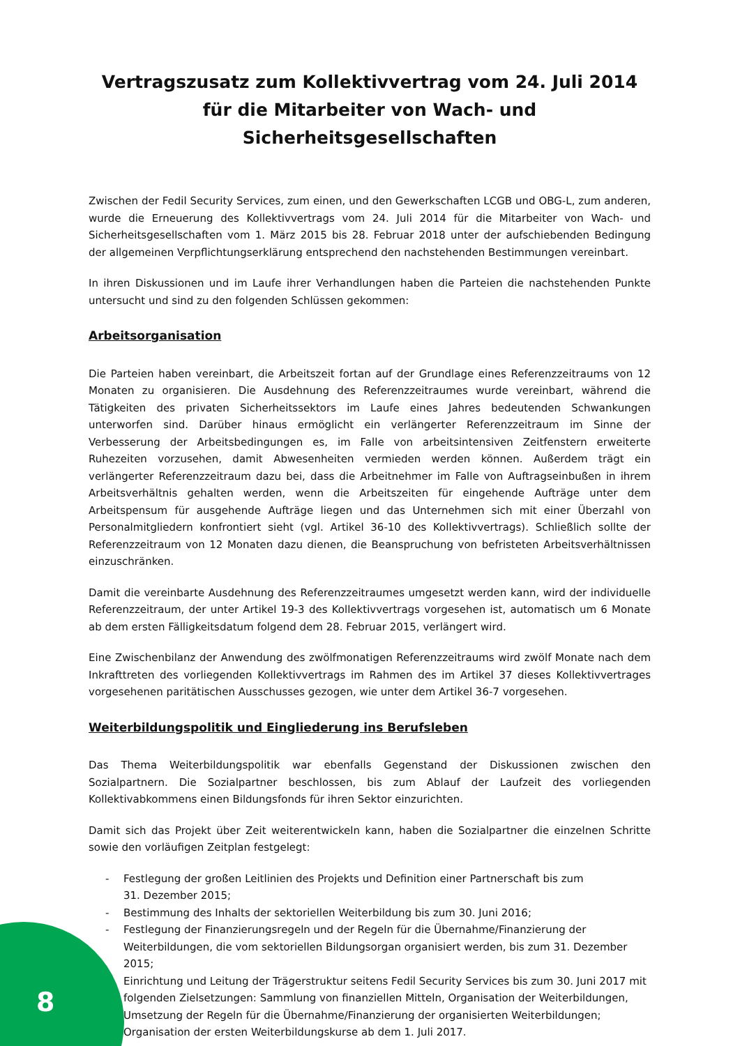Vertragszusatz zum Kollektivvertrag vom 24. Juli 2014 für die Mitarbeiter von Wach- und Sicherheitsgesellschaften
Zwischen der Fedil Security Services, zum einen, und den Gewerkschaften LCGB und OBG-L, zum anderen, wurde die Erneuerung des Kollektivvertrags vom 24. Juli 2014 für die Mitarbeiter von Wach- und Sicherheitsgesellschaften vom 1. März 2015 bis 28. Februar 2018 unter der aufschiebenden Bedingung der allgemeinen Verpflichtungserklärung entsprechend den nachstehenden Bestimmungen vereinbart.
In ihren Diskussionen und im Laufe ihrer Verhandlungen haben die Parteien die nachstehenden Punkte untersucht und sind zu den folgenden Schlüssen gekommen:
Arbeitsorganisation
Die Parteien haben vereinbart, die Arbeitszeit fortan auf der Grundlage eines Referenzzeitraums von 12 Monaten zu organisieren. Die Ausdehnung des Referenzzeitraumes wurde vereinbart, während die Tätigkeiten des privaten Sicherheitssektors im Laufe eines Jahres bedeutenden Schwankungen unterworfen sind. Darüber hinaus ermöglicht ein verlängerter Referenzzeitraum im Sinne der Verbesserung der Arbeitsbedingungen es, im Falle von arbeitsintensiven Zeitfenstern erweiterte Ruhezeiten vorzusehen, damit Abwesenheiten vermieden werden können. Außerdem trägt ein verlängerter Referenzzeitraum dazu bei, dass die Arbeitnehmer im Falle von Auftragseinbußen in ihrem Arbeitsverhältnis gehalten werden, wenn die Arbeitszeiten für eingehende Aufträge unter dem Arbeitspensum für ausgehende Aufträge liegen und das Unternehmen sich mit einer Überzahl von Personalmitgliedern konfrontiert sieht (vgl. Artikel 36-10 des Kollektivvertrags). Schließlich sollte der Referenzzeitraum von 12 Monaten dazu dienen, die Beanspruchung von befristeten Arbeitsverhältnissen einzuschränken.
Damit die vereinbarte Ausdehnung des Referenzzeitraumes umgesetzt werden kann, wird der individuelle Referenzzeitraum, der unter Artikel 19-3 des Kollektivvertrags vorgesehen ist, automatisch um 6 Monate ab dem ersten Fälligkeitsdatum folgend dem 28. Februar 2015, verlängert wird.
Eine Zwischenbilanz der Anwendung des zwölfmonatigen Referenzzeitraums wird zwölf Monate nach dem Inkrafttreten des vorliegenden Kollektivvertrags im Rahmen des im Artikel 37 dieses Kollektivvertrages vorgesehenen paritätischen Ausschusses gezogen, wie unter dem Artikel 36-7 vorgesehen.
Weiterbildungspolitik und Eingliederung ins Berufsleben
Das Thema Weiterbildungspolitik war ebenfalls Gegenstand der Diskussionen zwischen den Sozialpartnern. Die Sozialpartner beschlossen, bis zum Ablauf der Laufzeit des vorliegenden Kollektivabkommens einen Bildungsfonds für ihren Sektor einzurichten.
Damit sich das Projekt über Zeit weiterentwickeln kann, haben die Sozialpartner die einzelnen Schritte sowie den vorläufigen Zeitplan festgelegt:
- Festlegung der großen Leitlinien des Projekts und Definition einer Partnerschaft bis zum
31. Dezember 2015;
- Bestimmung des Inhalts der sektoriellen Weiterbildung bis zum 30. Juni 2016;
- Festlegung der Finanzierungsregeln und der Regeln für die Übernahme/Finanzierung der Weiterbildungen, die vom sektoriellen Bildungsorgan organisiert werden, bis zum 31. Dezember 2015;
- Einrichtung und Leitung der Trägerstruktur seitens Fedil Security Services bis zum 30. Juni 2017 mit folgenden Zielsetzungen: Sammlung von finanziellen Mitteln, Organisation der Weiterbildungen, Umsetzung der Regeln für die Übernahme/Finanzierung der organisierten Weiterbildungen; Organisation der ersten Weiterbildungskurse ab dem 1. Juli 2017.
8